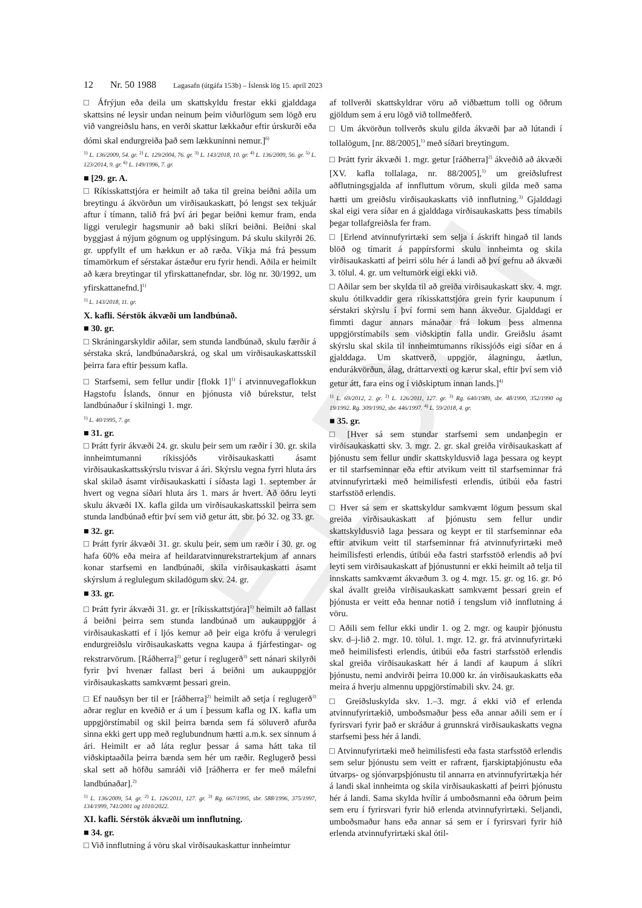ELDRI
12 Nr. 50 1988 Lagasafn (útgáfa 153b) – Íslensk lög 15. apríl 2023
□ Áfrýjun eða deila um skattskyldu frestar ekki gjalddaga skattsins né leysir undan neinum þeim viðurlögum sem lögð eru við vangreiðslu hans, en verði skattur lækkaður eftir úrskurði eða dómi skal endurgreiða það sem lækkuninni nemur.]<sup>6)</sup>
<sup>1)</sup> L. 136/2009, 54. gr. <sup>2)</sup> L. 129/2004, 76. gr. <sup>3)</sup> L. 143/2018, 10. gr. <sup>4)</sup> L. 136/2009, 56. gr. <sup>5)</sup> L. 123/2014, 9. gr. <sup>6)</sup> L. 149/1996, 7. gr.
■ [29. gr. A.
□ Ríkisskattstjóra er heimilt að taka til greina beiðni aðila um breytingu á ákvörðun um virðisaukaskatt, þó lengst sex tekjuár aftur í tímann, talið frá því ári þegar beiðni kemur fram, enda liggi verulegir hagsmunir að baki slíkri beiðni. Beiðni skal byggjast á nýjum gögnum og upplýsingum. Þá skulu skilyrði 26. gr. uppfyllt ef um hækkun er að ræða. Víkja má frá þessum tímamörkum ef sérstakar ástæður eru fyrir hendi. Aðila er heimilt að kæra breytingar til yfirskattanefndar, sbr. lög nr. 30/1992, um yfirskattanefnd.]<sup>1)</sup>
<sup>1)</sup> L. 143/2018, 11. gr.
X. kafli. Sérstök ákvæði um landbúnað.
■ 30. gr.
□ Skráningarskyldir aðilar, sem stunda landbúnað, skulu færðir á sérstaka skrá, landbúnaðarskrá, og skal um virðisaukaskattsskil þeirra fara eftir þessum kafla.
□ Starfsemi, sem fellur undir [flokk 1]<sup>1)</sup> í atvinnuvegaflokkun Hagstofu Íslands, önnur en þjónusta við búrekstur, telst landbúnaður í skilningi 1. mgr.
<sup>1)</sup> L. 40/1995, 7. gr.
■ 31. gr.
□ Þrátt fyrir ákvæði 24. gr. skulu þeir sem um ræðir í 30. gr. skila innheimtumanni ríkissjóðs virðisaukaskatti ásamt virðisaukaskattsskýrslu tvisvar á ári. Skýrslu vegna fyrri hluta árs skal skilað ásamt virðisaukaskatti í síðasta lagi 1. september ár hvert og vegna síðari hluta árs 1. mars ár hvert. Að öðru leyti skulu ákvæði IX. kafla gilda um virðisaukaskattsskil þeirra sem stunda landbúnað eftir því sem við getur átt, sbr. þó 32. og 33. gr.
■ 32. gr.
□ Þrátt fyrir ákvæði 31. gr. skulu þeir, sem um ræðir í 30. gr. og hafa 60% eða meira af heildaratvinnurekstrartekjum af annars konar starfsemi en landbúnaði, skila virðisaukaskatti ásamt skýrslum á reglulegum skiladögum skv. 24. gr.
■ 33. gr.
□ Þrátt fyrir ákvæði 31. gr. er [ríkisskattstjóra]<sup>1)</sup> heimilt að fallast á beiðni þeirra sem stunda landbúnað um aukauppgjör á virðisaukaskatti ef í ljós kemur að þeir eiga kröfu á verulegri endurgreiðslu virðisaukaskatts vegna kaupa á fjárfestingar- og rekstrarvörum. [Ráðherra]<sup>2)</sup> getur í reglugerð<sup>3)</sup> sett nánari skilyrði fyrir því hvenær fallast beri á beiðni um aukauppgjör virðisaukaskatts samkvæmt þessari grein.
□ Ef nauðsyn ber til er [ráðherra]<sup>2)</sup> heimilt að setja í reglugerð<sup>3)</sup> aðrar reglur en kveðið er á um í þessum kafla og IX. kafla um uppgjörstímabil og skil þeirra bænda sem fá söluverð afurða sinna ekki gert upp með reglubundnum hætti a.m.k. sex sinnum á ári. Heimilt er að láta reglur þessar á sama hátt taka til viðskiptaaðila þeirra bænda sem hér um ræðir. Reglugerð þessi skal sett að höfðu samráði við [ráðherra er fer með málefni landbúnaðar].<sup>2)</sup>
<sup>1)</sup> L. 136/2009, 54. gr. <sup>2)</sup> L. 126/2011, 127. gr. <sup>3)</sup> Rg. 667/1995, sbr. 588/1996, 375/1997, 134/1999, 741/2001 og 1010/2022.
XI. kafli. Sérstök ákvæði um innflutning.
■ 34. gr.
□ Við innflutning á vöru skal virðisaukaskattur innheimtur
af tollverði skattskyldrar vöru að viðbættum tolli og öðrum gjöldum sem á eru lögð við tollmeðferð.
□ Um ákvörðun tollverðs skulu gilda ákvæði þar að lútandi í tollalögum, [nr. 88/2005],<sup>1)</sup> með síðari breytingum.
□ Þrátt fyrir ákvæði 1. mgr. getur [ráðherra]<sup>2)</sup> ákveðið að ákvæði [XV. kafla tollalaga, nr. 88/2005],<sup>1)</sup> um greiðslufrest aðflutningsgjalda af innfluttum vörum, skuli gilda með sama hætti um greiðslu virðisaukaskatts við innflutning.<sup>3)</sup> Gjalddagi skal eigi vera síðar en á gjalddaga virðisaukaskatts þess tímabils þegar tollafgreiðsla fer fram.
□ [Erlend atvinnufyrirtæki sem selja í áskrift hingað til lands blöð og tímarit á pappírsformi skulu innheimta og skila virðisaukaskatti af þeirri sölu hér á landi að því gefnu að ákvæði 3. tölul. 4. gr. um veltumörk eigi ekki við.
□ Aðilar sem ber skylda til að greiða virðisaukaskatt skv. 4. mgr. skulu ótilkvaddir gera ríkisskattstjóra grein fyrir kaupunum í sérstakri skýrslu í því formi sem hann ákveður. Gjalddagi er fimmti dagur annars mánaðar frá lokum þess almenna uppgjörstímabils sem viðskiptin falla undir. Greiðslu ásamt skýrslu skal skila til innheimtumanns ríkissjóðs eigi síðar en á gjalddaga. Um skattverð, uppgjör, álagningu, áætlun, endurákvörðun, álag, dráttarvexti og kærur skal, eftir því sem við getur átt, fara eins og í viðskiptum innan lands.]<sup>4)</sup>
<sup>1)</sup> L. 69/2012, 2. gr. <sup>2)</sup> L. 126/2011, 127. gr. <sup>3)</sup> Rg. 640/1989, sbr. 48/1990, 352/1990 og 19/1992. Rg. 309/1992, sbr. 446/1997. <sup>4)</sup> L. 59/2018, 4. gr.
■ 35. gr.
□ [Hver sá sem stundar starfsemi sem undanþegin er virðisaukaskatti skv. 3. mgr. 2. gr. skal greiða virðisaukaskatt af þjónustu sem fellur undir skattskyldusvið laga þessara og keypt er til starfseminnar eða eftir atvikum veitt til starfseminnar frá atvinnufyrirtæki með heimilisfesti erlendis, útibúi eða fastri starfsstöð erlendis.
□ Hver sá sem er skattskyldur samkvæmt lögum þessum skal greiða virðisaukaskatt af þjónustu sem fellur undir skattskyldusvið laga þessara og keypt er til starfseminnar eða eftir atvikum veitt til starfseminnar frá atvinnufyrirtæki með heimilisfesti erlendis, útibúi eða fastri starfsstöð erlendis að því leyti sem virðisaukaskatt af þjónustunni er ekki heimilt að telja til innskatts samkvæmt ákvæðum 3. og 4. mgr. 15. gr. og 16. gr. Þó skal ávallt greiða virðisaukaskatt samkvæmt þessari grein ef þjónusta er veitt eða hennar notið í tengslum við innflutning á vöru.
□ Aðili sem fellur ekki undir 1. og 2. mgr. og kaupir þjónustu skv. d–j-lið 2. mgr. 10. tölul. 1. mgr. 12. gr. frá atvinnufyrirtæki með heimilisfesti erlendis, útibúi eða fastri starfsstöð erlendis skal greiða virðisaukaskatt hér á landi af kaupum á slíkri þjónustu, nemi andvirði þeirra 10.000 kr. án virðisaukaskatts eða meira á hverju almennu uppgjörstímabili skv. 24. gr.
□ Greiðsluskylda skv. 1.–3. mgr. á ekki við ef erlenda atvinnufyrirtækið, umboðsmaður þess eða annar aðili sem er í fyrirsvari fyrir það er skráður á grunnskrá virðisaukaskatts vegna starfsemi þess hér á landi.
□ Atvinnufyrirtæki með heimilisfesti eða fasta starfsstöð erlendis sem selur þjónustu sem veitt er rafrænt, fjarskiptaþjónustu eða útvarps- og sjónvarpsþjónustu til annarra en atvinnufyrirtækja hér á landi skal innheimta og skila virðisaukaskatti af þeirri þjónustu hér á landi. Sama skylda hvílir á umboðsmanni eða öðrum þeim sem eru í fyrirsvari fyrir hið erlenda atvinnufyrirtæki. Seljandi, umboðsmaður hans eða annar sá sem er í fyrirsvari fyrir hið erlenda atvinnufyrirtæki skal ótil-